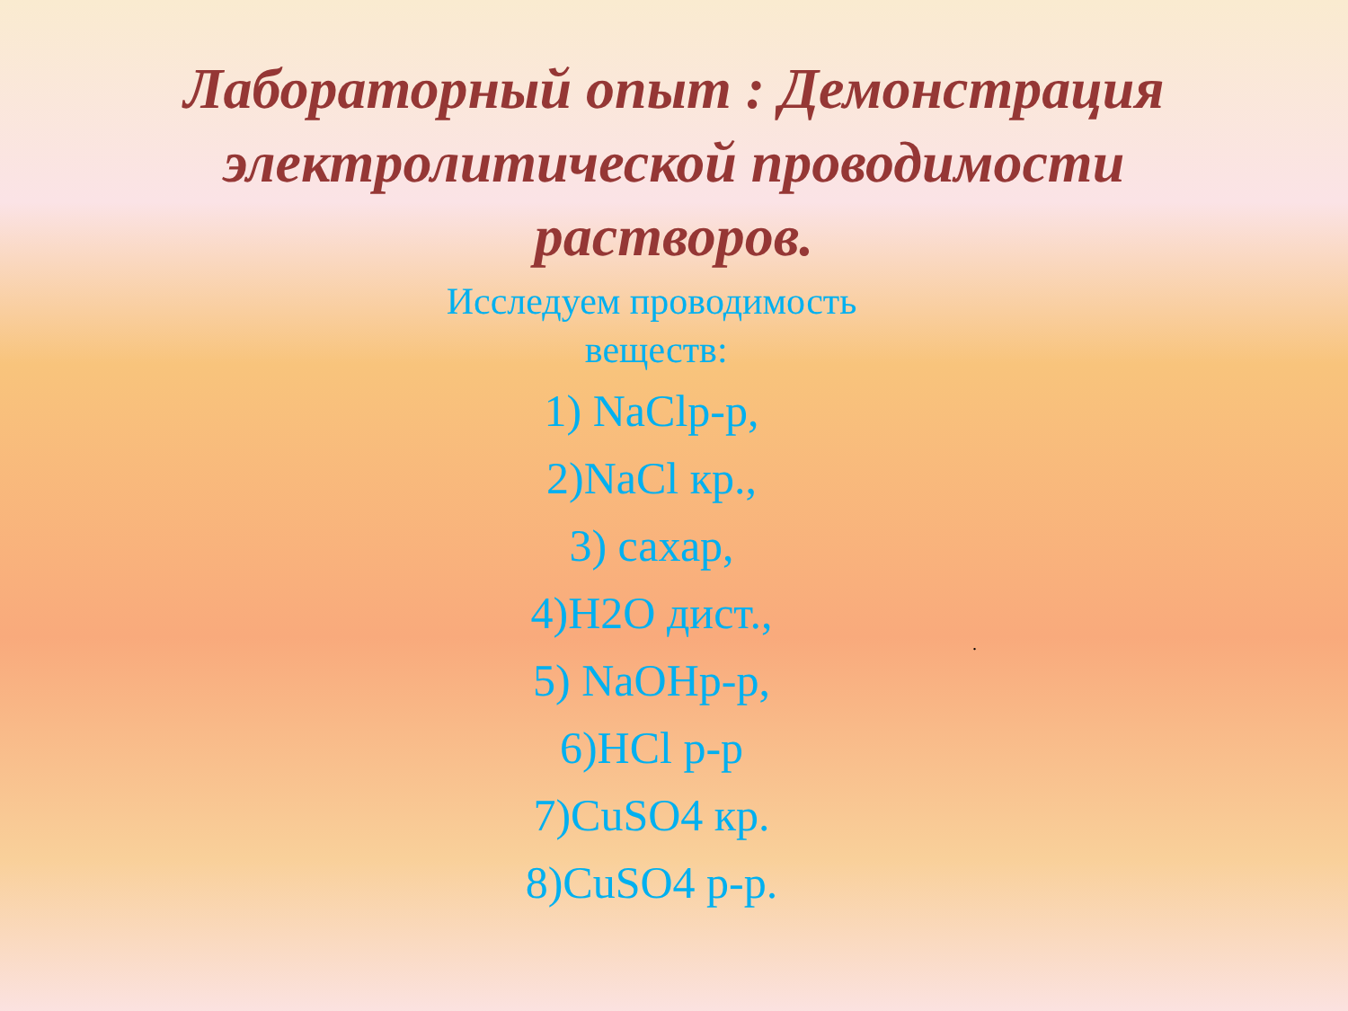Лабораторный опыт : Демонстрация
электролитической проводимости
растворов.
Исследуем проводимость
веществ:
1) NaClр-р,
2)NaCl кр.,
3) сахар,
4)H2O дист.,
5) NaOHр-р,
6)HCl р-р
7)CuSO4 кр.
8)CuSO4 р-р.
.